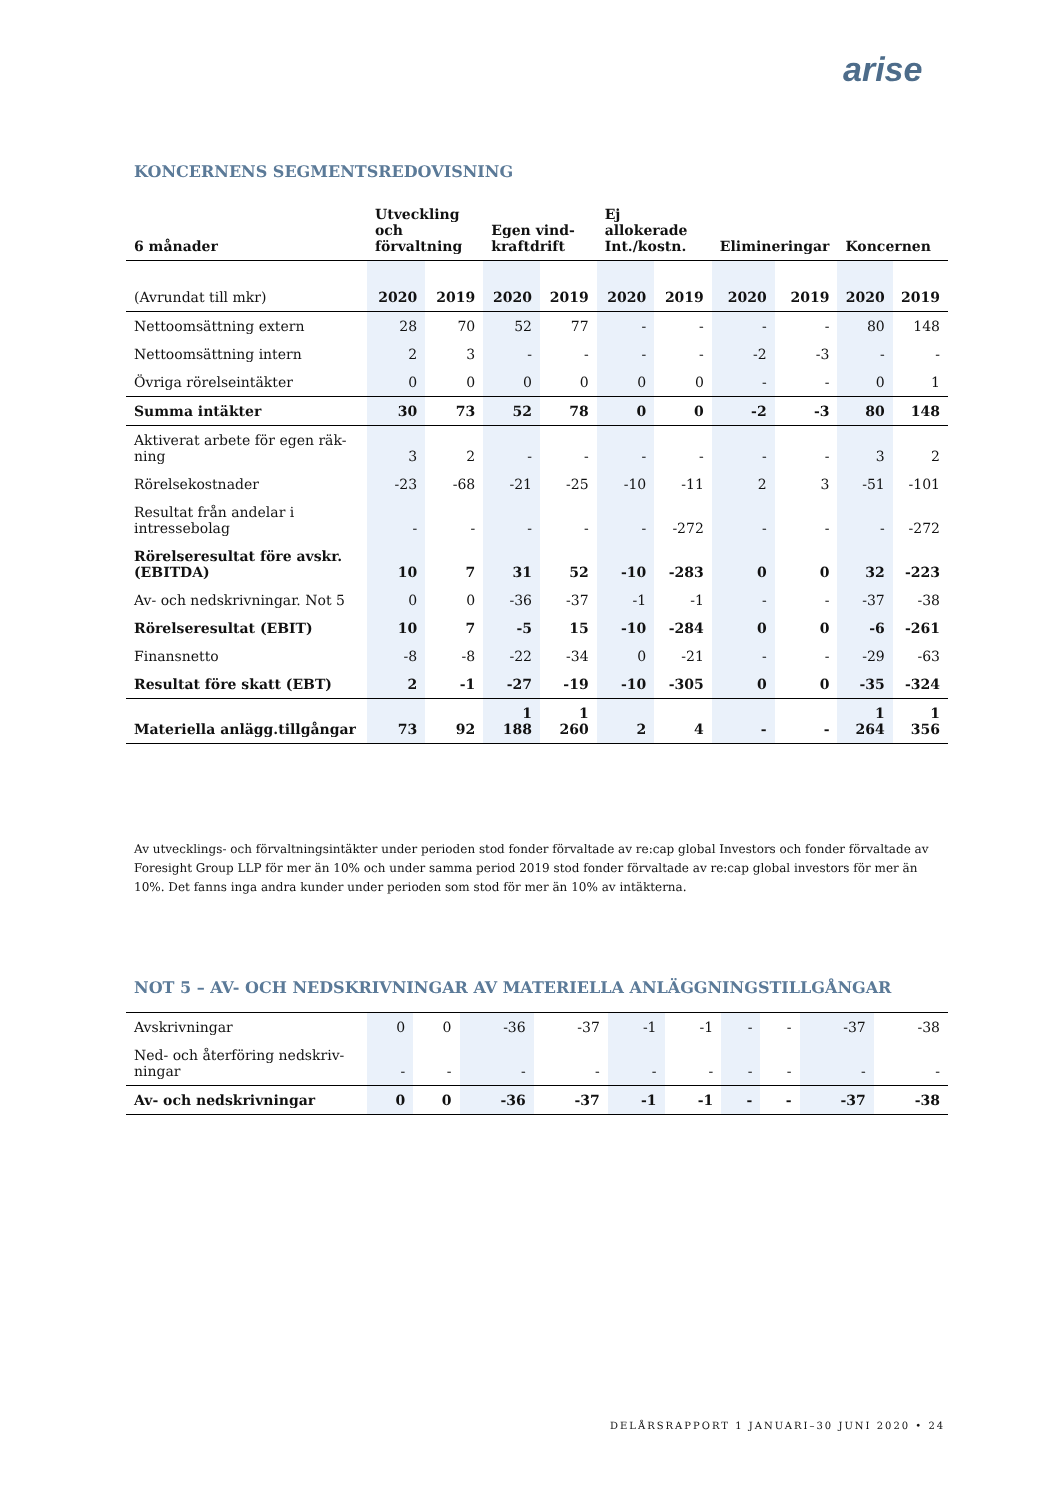arise
KONCERNENS SEGMENTSREDOVISNING
| 6 månader | Utveckling och förvaltning | | Egen vind-kraftdrift | | Ej allokerade Int./kostn. | | Elimineringar | | Koncernen | |
| --- | --- | --- | --- | --- | --- | --- | --- | --- | --- | --- |
| (Avrundat till mkr) | 2020 | 2019 | 2020 | 2019 | 2020 | 2019 | 2020 | 2019 | 2020 | 2019 |
| Nettoomsättning extern | 28 | 70 | 52 | 77 | - | - | - | - | 80 | 148 |
| Nettoomsättning intern | 2 | 3 | - | - | - | - | -2 | -3 | - | - |
| Övriga rörelseintäkter | 0 | 0 | 0 | 0 | 0 | 0 | - | - | 0 | 1 |
| Summa intäkter | 30 | 73 | 52 | 78 | 0 | 0 | -2 | -3 | 80 | 148 |
| Aktiverat arbete för egen räk-ning | 3 | 2 | - | - | - | - | - | - | 3 | 2 |
| Rörelsekostnader | -23 | -68 | -21 | -25 | -10 | -11 | 2 | 3 | -51 | -101 |
| Resultat från andelar i intressebolag | - | - | - | - | - | -272 | - | - | - | -272 |
| Rörelseresultat före avskr. (EBITDA) | 10 | 7 | 31 | 52 | -10 | -283 | 0 | 0 | 32 | -223 |
| Av- och nedskrivningar. Not 5 | 0 | 0 | -36 | -37 | -1 | -1 | - | - | -37 | -38 |
| Rörelseresultat (EBIT) | 10 | 7 | -5 | 15 | -10 | -284 | 0 | 0 | -6 | -261 |
| Finansnetto | -8 | -8 | -22 | -34 | 0 | -21 | - | - | -29 | -63 |
| Resultat före skatt (EBT) | 2 | -1 | -27 | -19 | -10 | -305 | 0 | 0 | -35 | -324 |
| Materiella anlägg.tillgångar | 73 | 92 | 1 188 | 1 260 | 2 | 4 | - | - | 1 264 | 1 356 |
Av utvecklings- och förvaltningsintäkter under perioden stod fonder förvaltade av re:cap global Investors och fonder förvaltade av Foresight Group LLP för mer än 10% och under samma period 2019 stod fonder förvaltade av re:cap global investors för mer än 10%. Det fanns inga andra kunder under perioden som stod för mer än 10% av intäkterna.
NOT 5 – AV- OCH NEDSKRIVNINGAR AV MATERIELLA ANLÄGGNINGSTILLGÅNGAR
| Avskrivningar | 0 | 0 | -36 | -37 | -1 | -1 | - | - | -37 | -38 |
| Ned- och återföring nedskriv-ningar | - | - | - | - | - | - | - | - | - | - |
| Av- och nedskrivningar | 0 | 0 | -36 | -37 | -1 | -1 | - | - | -37 | -38 |
DELÅRSRAPPORT 1 JANUARI–30 JUNI 2020 • 24